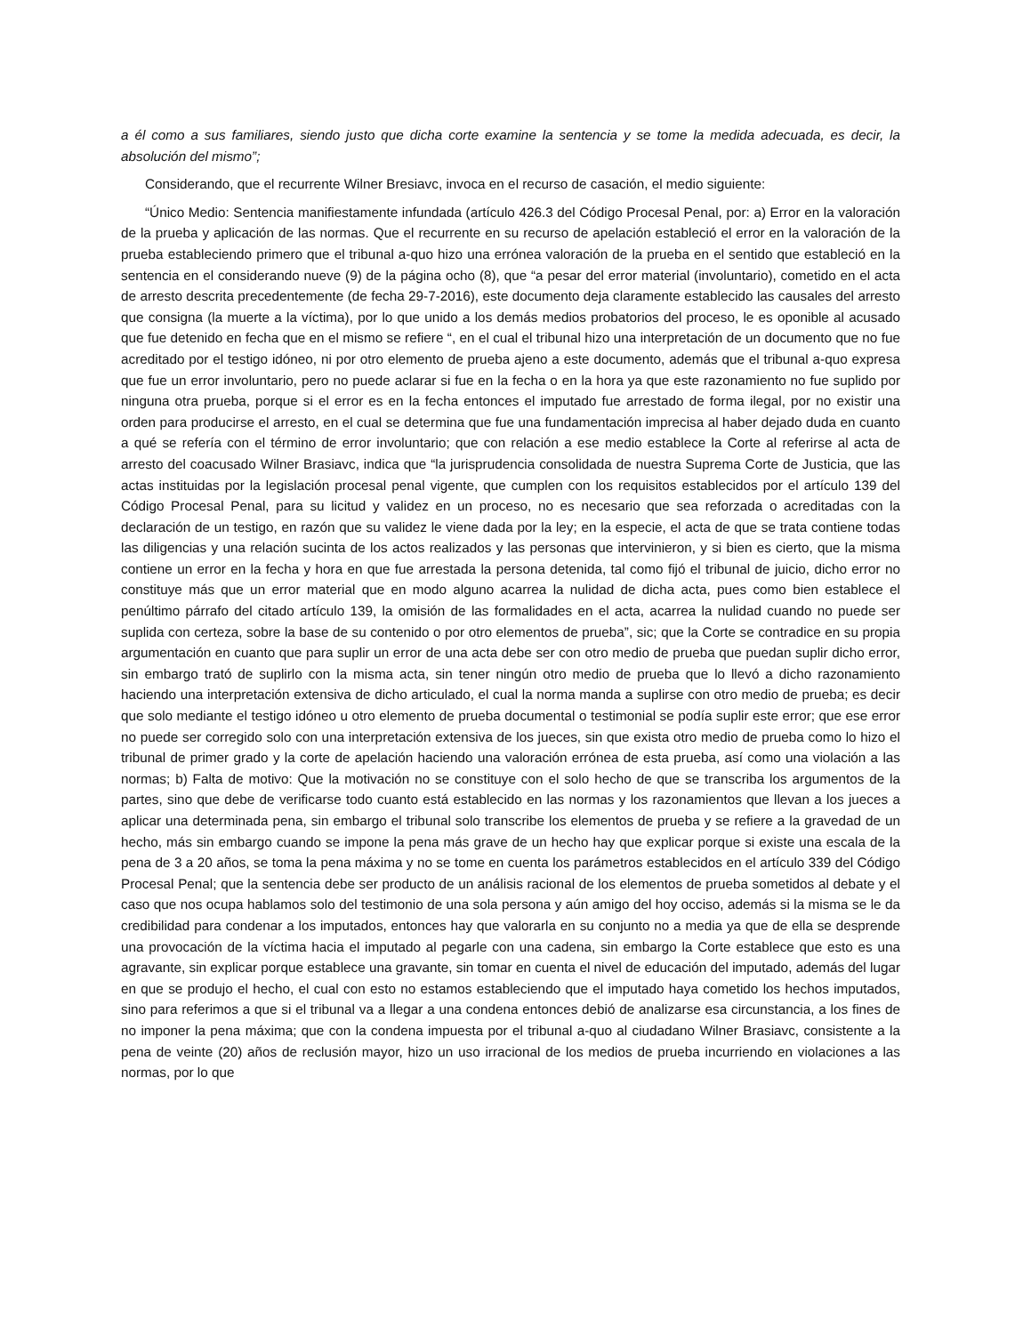a él como a sus familiares, siendo justo que dicha corte examine la sentencia y se tome la medida adecuada, es decir, la absolución del mismo”;
Considerando, que el recurrente Wilner Bresiavc, invoca en el recurso de casación, el medio siguiente:
“Único Medio: Sentencia manifiestamente infundada (artículo 426.3 del Código Procesal Penal, por: a) Error en la valoración de la prueba y aplicación de las normas. Que el recurrente en su recurso de apelación estableció el error en la valoración de la prueba estableciendo primero que el tribunal a-quo hizo una errónea valoración de la prueba en el sentido que estableció en la sentencia en el considerando nueve (9) de la página ocho (8), que “a pesar del error material (involuntario), cometido en el acta de arresto descrita precedentemente (de fecha 29-7-2016), este documento deja claramente establecido las causales del arresto que consigna (la muerte a la víctima), por lo que unido a los demás medios probatorios del proceso, le es oponible al acusado que fue detenido en fecha que en el mismo se refiere “, en el cual el tribunal hizo una interpretación de un documento que no fue acreditado por el testigo idóneo, ni por otro elemento de prueba ajeno a este documento, además que el tribunal a-quo expresa que fue un error involuntario, pero no puede aclarar si fue en la fecha o en la hora ya que este razonamiento no fue suplido por ninguna otra prueba, porque si el error es en la fecha entonces el imputado fue arrestado de forma ilegal, por no existir una orden para producirse el arresto, en el cual se determina que fue una fundamentación imprecisa al haber dejado duda en cuanto a qué se refería con el término de error involuntario; que con relación a ese medio establece la Corte al referirse al acta de arresto del coacusado Wilner Brasiavc, indica que “la jurisprudencia consolidada de nuestra Suprema Corte de Justicia, que las actas instituidas por la legislación procesal penal vigente, que cumplen con los requisitos establecidos por el artículo 139 del Código Procesal Penal, para su licitud y validez en un proceso, no es necesario que sea reforzada o acreditadas con la declaración de un testigo, en razón que su validez le viene dada por la ley; en la especie, el acta de que se trata contiene todas las diligencias y una relación sucinta de los actos realizados y las personas que intervinieron, y si bien es cierto, que la misma contiene un error en la fecha y hora en que fue arrestada la persona detenida, tal como fijó el tribunal de juicio, dicho error no constituye más que un error material que en modo alguno acarrea la nulidad de dicha acta, pues como bien establece el penúltimo párrafo del citado artículo 139, la omisión de las formalidades en el acta, acarrea la nulidad cuando no puede ser suplida con certeza, sobre la base de su contenido o por otro elementos de prueba”, sic; que la Corte se contradice en su propia argumentación en cuanto que para suplir un error de una acta debe ser con otro medio de prueba que puedan suplir dicho error, sin embargo trató de suplirlo con la misma acta, sin tener ningún otro medio de prueba que lo llevó a dicho razonamiento haciendo una interpretación extensiva de dicho articulado, el cual la norma manda a suplirse con otro medio de prueba; es decir que solo mediante el testigo idóneo u otro elemento de prueba documental o testimonial se podía suplir este error; que ese error no puede ser corregido solo con una interpretación extensiva de los jueces, sin que exista otro medio de prueba como lo hizo el tribunal de primer grado y la corte de apelación haciendo una valoración errónea de esta prueba, así como una violación a las normas; b) Falta de motivo: Que la motivación no se constituye con el solo hecho de que se transcriba los argumentos de la partes, sino que debe de verificarse todo cuanto está establecido en las normas y los razonamientos que llevan a los jueces a aplicar una determinada pena, sin embargo el tribunal solo transcribe los elementos de prueba y se refiere a la gravedad de un hecho, más sin embargo cuando se impone la pena más grave de un hecho hay que explicar porque si existe una escala de la pena de 3 a 20 años, se toma la pena máxima y no se tome en cuenta los parámetros establecidos en el artículo 339 del Código Procesal Penal; que la sentencia debe ser producto de un análisis racional de los elementos de prueba sometidos al debate y el caso que nos ocupa hablamos solo del testimonio de una sola persona y aún amigo del hoy occiso, además si la misma se le da credibilidad para condenar a los imputados, entonces hay que valorarla en su conjunto no a media ya que de ella se desprende una provocación de la víctima hacia el imputado al pegarle con una cadena, sin embargo la Corte establece que esto es una agravante, sin explicar porque establece una gravante, sin tomar en cuenta el nivel de educación del imputado, además del lugar en que se produjo el hecho, el cual con esto no estamos estableciendo que el imputado haya cometido los hechos imputados, sino para referimos a que si el tribunal va a llegar a una condena entonces debió de analizarse esa circunstancia, a los fines de no imponer la pena máxima; que con la condena impuesta por el tribunal a-quo al ciudadano Wilner Brasiavc, consistente a la pena de veinte (20) años de reclusión mayor, hizo un uso irracional de los medios de prueba incurriendo en violaciones a las normas, por lo que